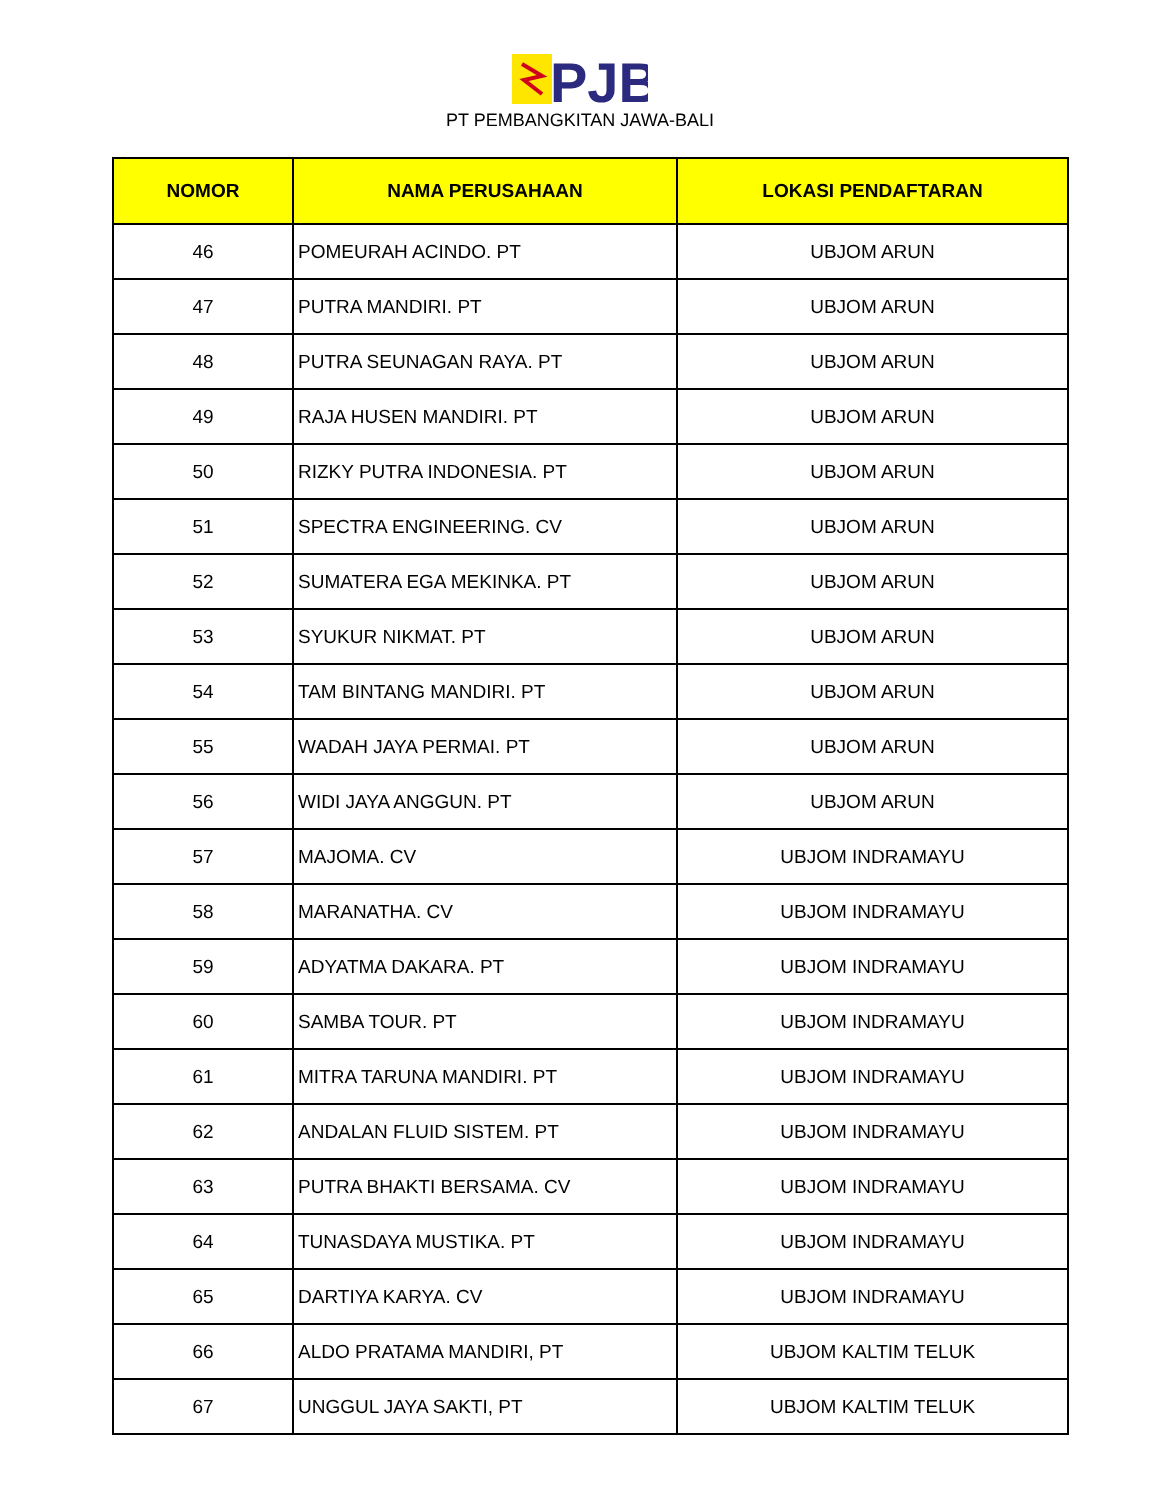PJB
PT PEMBANGKITAN JAWA-BALI
| NOMOR | NAMA PERUSAHAAN | LOKASI PENDAFTARAN |
| --- | --- | --- |
| 46 | POMEURAH ACINDO. PT | UBJOM ARUN |
| 47 | PUTRA MANDIRI. PT | UBJOM ARUN |
| 48 | PUTRA SEUNAGAN RAYA. PT | UBJOM ARUN |
| 49 | RAJA HUSEN MANDIRI. PT | UBJOM ARUN |
| 50 | RIZKY PUTRA INDONESIA. PT | UBJOM ARUN |
| 51 | SPECTRA ENGINEERING. CV | UBJOM ARUN |
| 52 | SUMATERA EGA MEKINKA. PT | UBJOM ARUN |
| 53 | SYUKUR NIKMAT. PT | UBJOM ARUN |
| 54 | TAM BINTANG MANDIRI. PT | UBJOM ARUN |
| 55 | WADAH JAYA PERMAI. PT | UBJOM ARUN |
| 56 | WIDI JAYA ANGGUN. PT | UBJOM ARUN |
| 57 | MAJOMA. CV | UBJOM INDRAMAYU |
| 58 | MARANATHA. CV | UBJOM INDRAMAYU |
| 59 | ADYATMA DAKARA. PT | UBJOM INDRAMAYU |
| 60 | SAMBA TOUR. PT | UBJOM INDRAMAYU |
| 61 | MITRA TARUNA MANDIRI. PT | UBJOM INDRAMAYU |
| 62 | ANDALAN FLUID SISTEM. PT | UBJOM INDRAMAYU |
| 63 | PUTRA BHAKTI BERSAMA. CV | UBJOM INDRAMAYU |
| 64 | TUNASDAYA MUSTIKA. PT | UBJOM INDRAMAYU |
| 65 | DARTIYA KARYA. CV | UBJOM INDRAMAYU |
| 66 | ALDO PRATAMA MANDIRI, PT | UBJOM KALTIM TELUK |
| 67 | UNGGUL JAYA SAKTI, PT | UBJOM KALTIM TELUK |